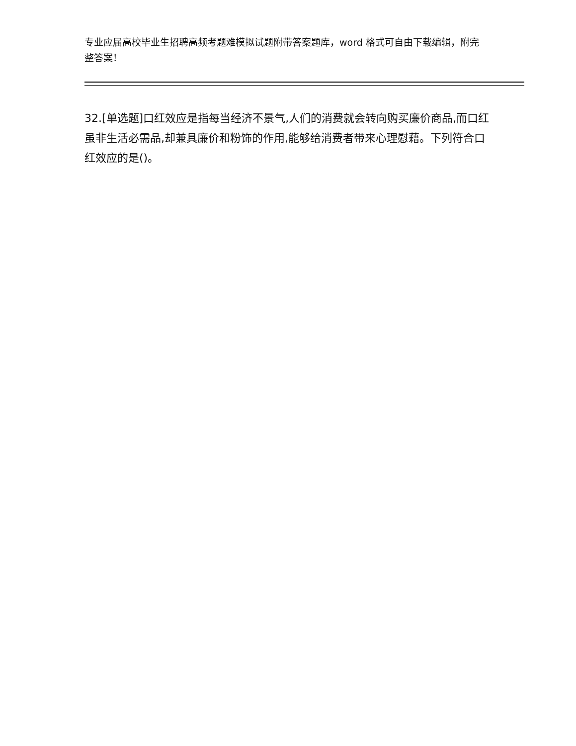专业应届高校毕业生招聘高频考题难模拟试题附带答案题库，word 格式可自由下载编辑，附完整答案！
32.[单选题]口红效应是指每当经济不景气,人们的消费就会转向购买廉价商品,而口红虽非生活必需品,却兼具廉价和粉饰的作用,能够给消费者带来心理慰藉。下列符合口红效应的是()。